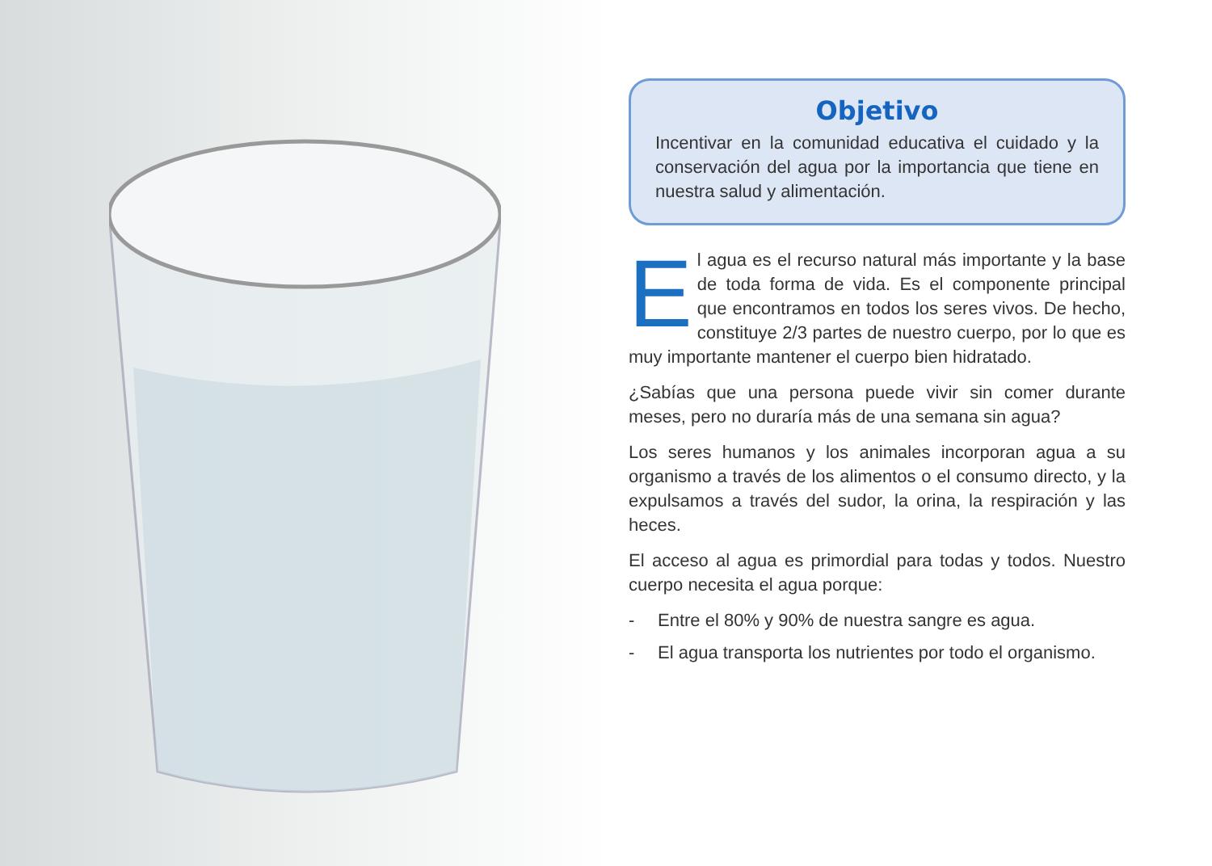Objetivo
Incentivar en la comunidad educativa el cuidado y la conservación del agua por la importancia que tiene en nuestra salud y alimentación.
El agua es el recurso natural más importante y la base de toda forma de vida. Es el componente principal que encontramos en todos los seres vivos. De hecho, constituye 2/3 partes de nuestro cuerpo, por lo que es muy importante mantener el cuerpo bien hidratado.
¿Sabías que una persona puede vivir sin comer durante meses, pero no duraría más de una semana sin agua?
Los seres humanos y los animales incorporan agua a su organismo a través de los alimentos o el consumo directo, y la expulsamos a través del sudor, la orina, la respiración y las heces.
El acceso al agua es primordial para todas y todos. Nuestro cuerpo necesita el agua porque:
- Entre el 80% y 90% de nuestra sangre es agua.
- El agua transporta los nutrientes por todo el organismo.